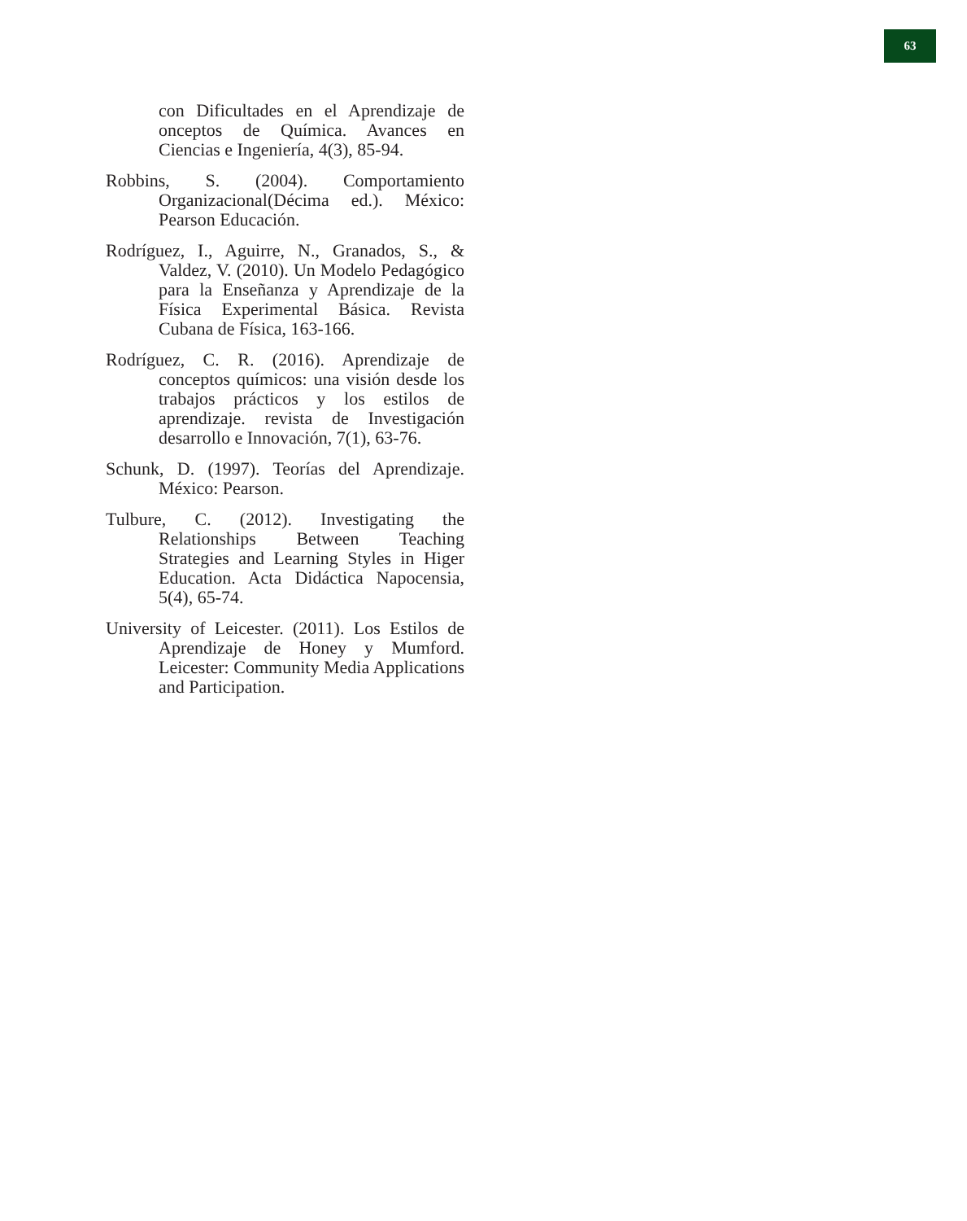63
con Dificultades en el Aprendizaje de onceptos de Química. Avances en Ciencias e Ingeniería, 4(3), 85-94.
Robbins, S. (2004). Comportamiento Organizacional(Décima ed.). México: Pearson Educación.
Rodríguez, I., Aguirre, N., Granados, S., & Valdez, V. (2010). Un Modelo Pedagógico para la Enseñanza y Aprendizaje de la Física Experimental Básica. Revista Cubana de Física, 163-166.
Rodríguez, C. R. (2016). Aprendizaje de conceptos químicos: una visión desde los trabajos prácticos y los estilos de aprendizaje. revista de Investigación desarrollo e Innovación, 7(1), 63-76.
Schunk, D. (1997). Teorías del Aprendizaje. México: Pearson.
Tulbure, C. (2012). Investigating the Relationships Between Teaching Strategies and Learning Styles in Higer Education. Acta Didáctica Napocensia, 5(4), 65-74.
University of Leicester. (2011). Los Estilos de Aprendizaje de Honey y Mumford. Leicester: Community Media Applications and Participation.